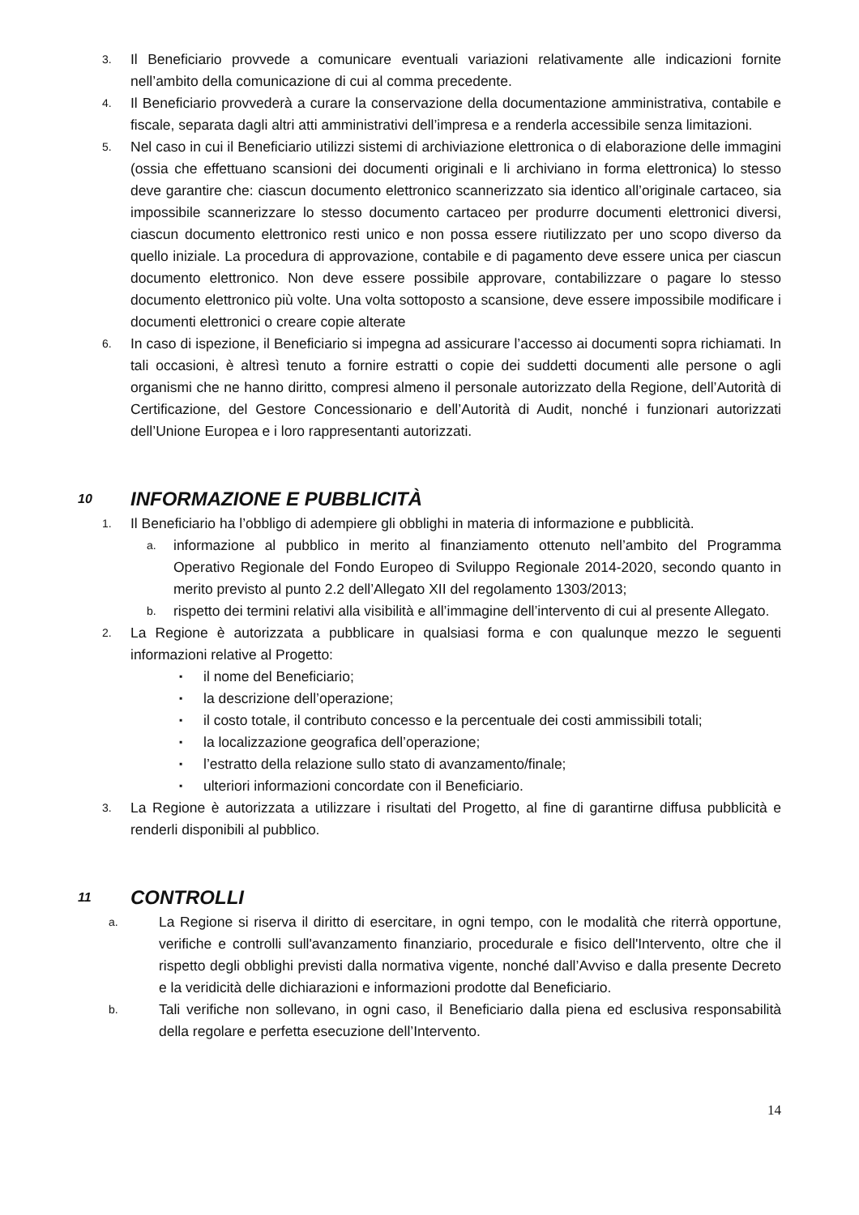3. Il Beneficiario provvede a comunicare eventuali variazioni relativamente alle indicazioni fornite nell’ambito della comunicazione di cui al comma precedente.
4. Il Beneficiario provvederà a curare la conservazione della documentazione amministrativa, contabile e fiscale, separata dagli altri atti amministrativi dell’impresa e a renderla accessibile senza limitazioni.
5. Nel caso in cui il Beneficiario utilizzi sistemi di archiviazione elettronica o di elaborazione delle immagini (ossia che effettuano scansioni dei documenti originali e li archiviano in forma elettronica) lo stesso deve garantire che: ciascun documento elettronico scannerizzato sia identico all’originale cartaceo, sia impossibile scannerizzare lo stesso documento cartaceo per produrre documenti elettronici diversi, ciascun documento elettronico resti unico e non possa essere riutilizzato per uno scopo diverso da quello iniziale. La procedura di approvazione, contabile e di pagamento deve essere unica per ciascun documento elettronico. Non deve essere possibile approvare, contabilizzare o pagare lo stesso documento elettronico più volte. Una volta sottoposto a scansione, deve essere impossibile modificare i documenti elettronici o creare copie alterate
6. In caso di ispezione, il Beneficiario si impegna ad assicurare l’accesso ai documenti sopra richiamati. In tali occasioni, è altresì tenuto a fornire estratti o copie dei suddetti documenti alle persone o agli organismi che ne hanno diritto, compresi almeno il personale autorizzato della Regione, dell’Autorità di Certificazione, del Gestore Concessionario e dell’Autorità di Audit, nonché i funzionari autorizzati dell’Unione Europea e i loro rappresentanti autorizzati.
10 INFORMAZIONE E PUBBLICITÀ
1. Il Beneficiario ha l’obbligo di adempiere gli obblighi in materia di informazione e pubblicità.
a. informazione al pubblico in merito al finanziamento ottenuto nell’ambito del Programma Operativo Regionale del Fondo Europeo di Sviluppo Regionale 2014-2020, secondo quanto in merito previsto al punto 2.2 dell’Allegato XII del regolamento 1303/2013;
b. rispetto dei termini relativi alla visibilità e all’immagine dell’intervento di cui al presente Allegato.
2. La Regione è autorizzata a pubblicare in qualsiasi forma e con qualunque mezzo le seguenti informazioni relative al Progetto:
▪ il nome del Beneficiario;
▪ la descrizione dell’operazione;
▪ il costo totale, il contributo concesso e la percentuale dei costi ammissibili totali;
▪ la localizzazione geografica dell’operazione;
▪ l’estratto della relazione sullo stato di avanzamento/finale;
▪ ulteriori informazioni concordate con il Beneficiario.
3. La Regione è autorizzata a utilizzare i risultati del Progetto, al fine di garantirne diffusa pubblicità e renderli disponibili al pubblico.
11 CONTROLLI
a. La Regione si riserva il diritto di esercitare, in ogni tempo, con le modalità che riterrà opportune, verifiche e controlli sull'avanzamento finanziario, procedurale e fisico dell'Intervento, oltre che il rispetto degli obblighi previsti dalla normativa vigente, nonché dall’Avviso e dalla presente Decreto e la veridicità delle dichiarazioni e informazioni prodotte dal Beneficiario.
b. Tali verifiche non sollevano, in ogni caso, il Beneficiario dalla piena ed esclusiva responsabilità della regolare e perfetta esecuzione dell’Intervento.
14